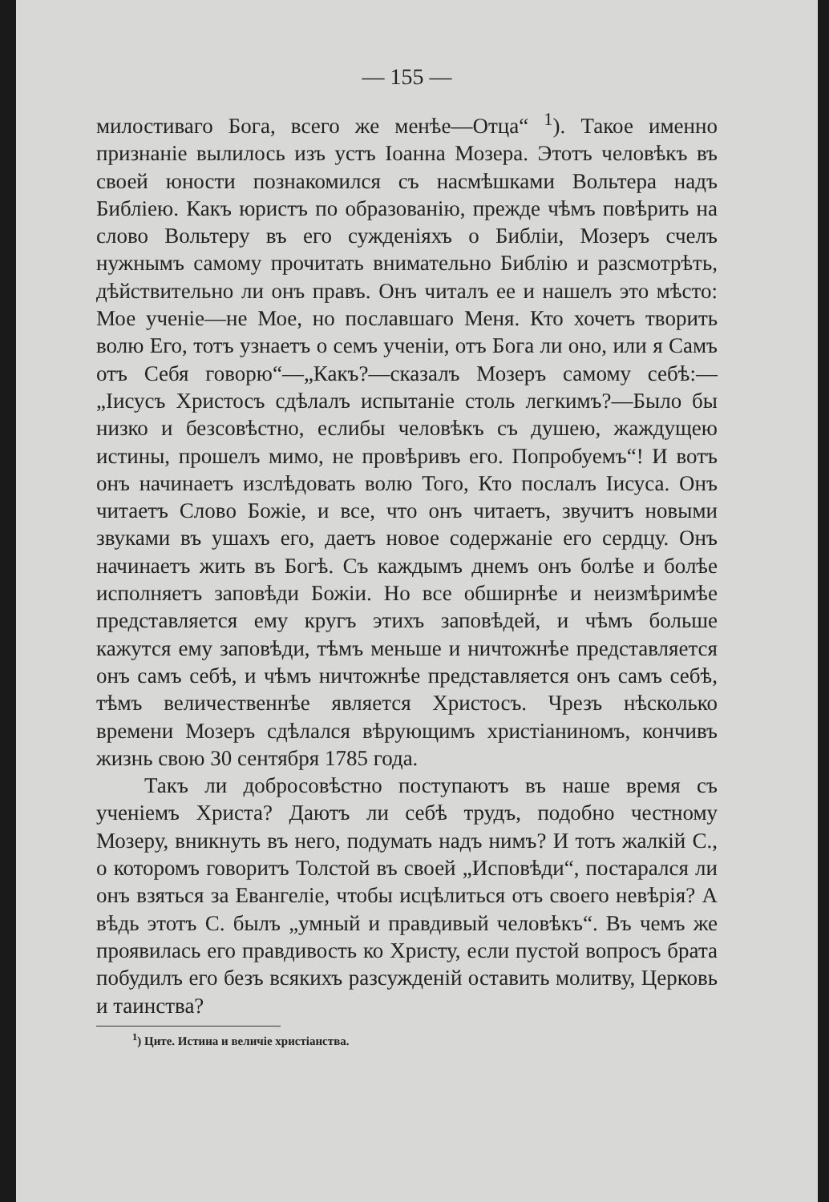— 155 —
милостиваго Бога, всего же менѣе—Отца“ <sup>1</sup>). Такое именно признаніе вылилось изъ устъ Іоанна Мозера. Этотъ человѣкъ въ своей юности познакомился съ насмѣшками Вольтера надъ Библіею. Какъ юристъ по образованію, прежде чѣмъ повѣрить на слово Вольтеру въ его сужденіяхъ о Библіи, Мозеръ счелъ нужнымъ самому прочитать внимательно Библію и разсмотрѣть, дѣйствительно ли онъ правъ. Онъ читалъ ее и нашелъ это мѣсто: Мое ученіе—не Мое, но пославшаго Меня. Кто хочетъ творить волю Его, тотъ узнаетъ о семъ ученіи, отъ Бога ли оно, или я Самъ отъ Себя говорю“—„Какъ?—сказалъ Мозеръ самому себѣ:—„Іисусъ Христосъ сдѣлалъ испытаніе столь легкимъ?—Было бы низко и безсовѣстно, еслибы человѣкъ съ душею, жаждущею истины, прошелъ мимо, не провѣривъ его. Попробуемъ“! И вотъ онъ начинаетъ изслѣдовать волю Того, Кто послалъ Іисуса. Онъ читаетъ Слово Божіе, и все, что онъ читаетъ, звучитъ новыми звуками въ ушахъ его, даетъ новое содержаніе его сердцу. Онъ начинаетъ жить въ Богѣ. Съ каждымъ днемъ онъ болѣе и болѣе исполняетъ заповѣди Божіи. Но все обширнѣе и неизмѣримѣе представляется ему кругъ этихъ заповѣдей, и чѣмъ больше кажутся ему заповѣди, тѣмъ меньше и ничтожнѣе представляется онъ самъ себѣ, и чѣмъ ничтожнѣе представляется онъ самъ себѣ, тѣмъ величественнѣе является Христосъ. Чрезъ нѣсколько времени Мозеръ сдѣлался вѣрующимъ христіаниномъ, кончивъ жизнь свою 30 сентября 1785 года.
Такъ ли добросовѣстно поступаютъ въ наше время съ ученіемъ Христа? Даютъ ли себѣ трудъ, подобно честному Мозеру, вникнуть въ него, подумать надъ нимъ? И тотъ жалкій С., о которомъ говоритъ Толстой въ своей „Исповѣди“, постарался ли онъ взяться за Евангеліе, чтобы исцѣлиться отъ своего невѣрія? А вѣдь этотъ С. былъ „умный и правдивый человѣкъ“. Въ чемъ же проявилась его правдивость ко Христу, если пустой вопросъ брата побудилъ его безъ всякихъ разсужденій оставить молитву, Церковь и таинства?
<sup>1</sup>) Ците. Истина и величіе христіанства.